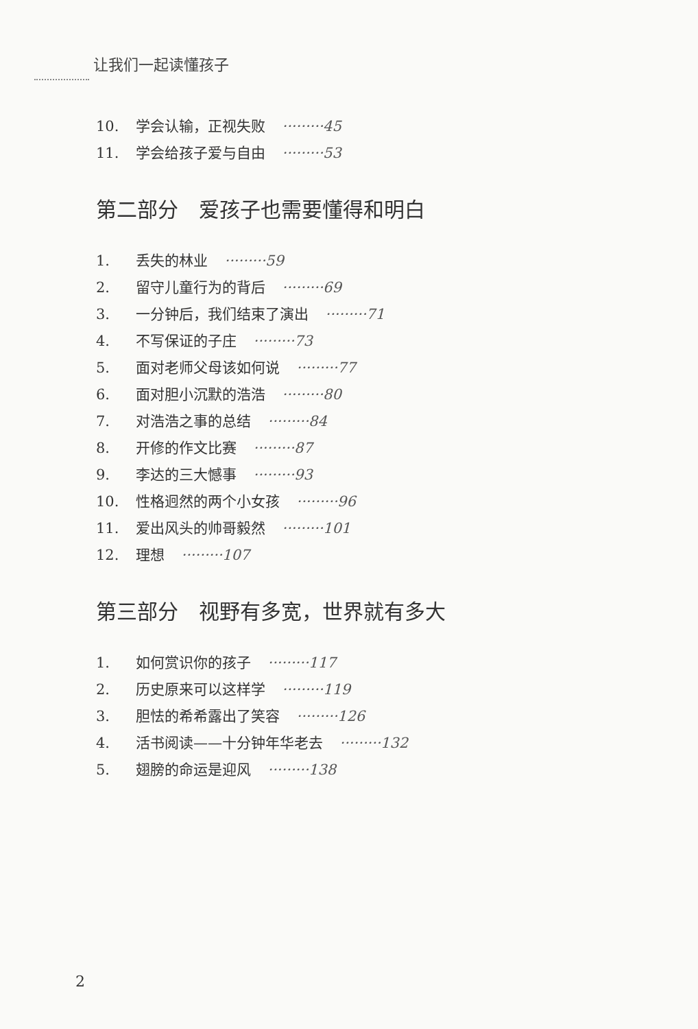让我们一起读懂孩子
10. 学会认输，正视失败 ·········45
11. 学会给孩子爱与自由 ·········53
第二部分　爱孩子也需要懂得和明白
1. 丢失的林业 ·········59
2. 留守儿童行为的背后 ·········69
3. 一分钟后，我们结束了演出 ·········71
4. 不写保证的子庄 ·········73
5. 面对老师父母该如何说 ·········77
6. 面对胆小沉默的浩浩 ·········80
7. 对浩浩之事的总结 ·········84
8. 开修的作文比赛 ·········87
9. 李达的三大憾事 ·········93
10. 性格迥然的两个小女孩 ·········96
11. 爱出风头的帅哥毅然 ·········101
12. 理想 ·········107
第三部分　视野有多宽，世界就有多大
1. 如何赏识你的孩子 ·········117
2. 历史原来可以这样学 ·········119
3. 胆怯的希希露出了笑容 ·········126
4. 活书阅读——十分钟年华老去 ·········132
5. 翅膀的命运是迎风 ·········138
2